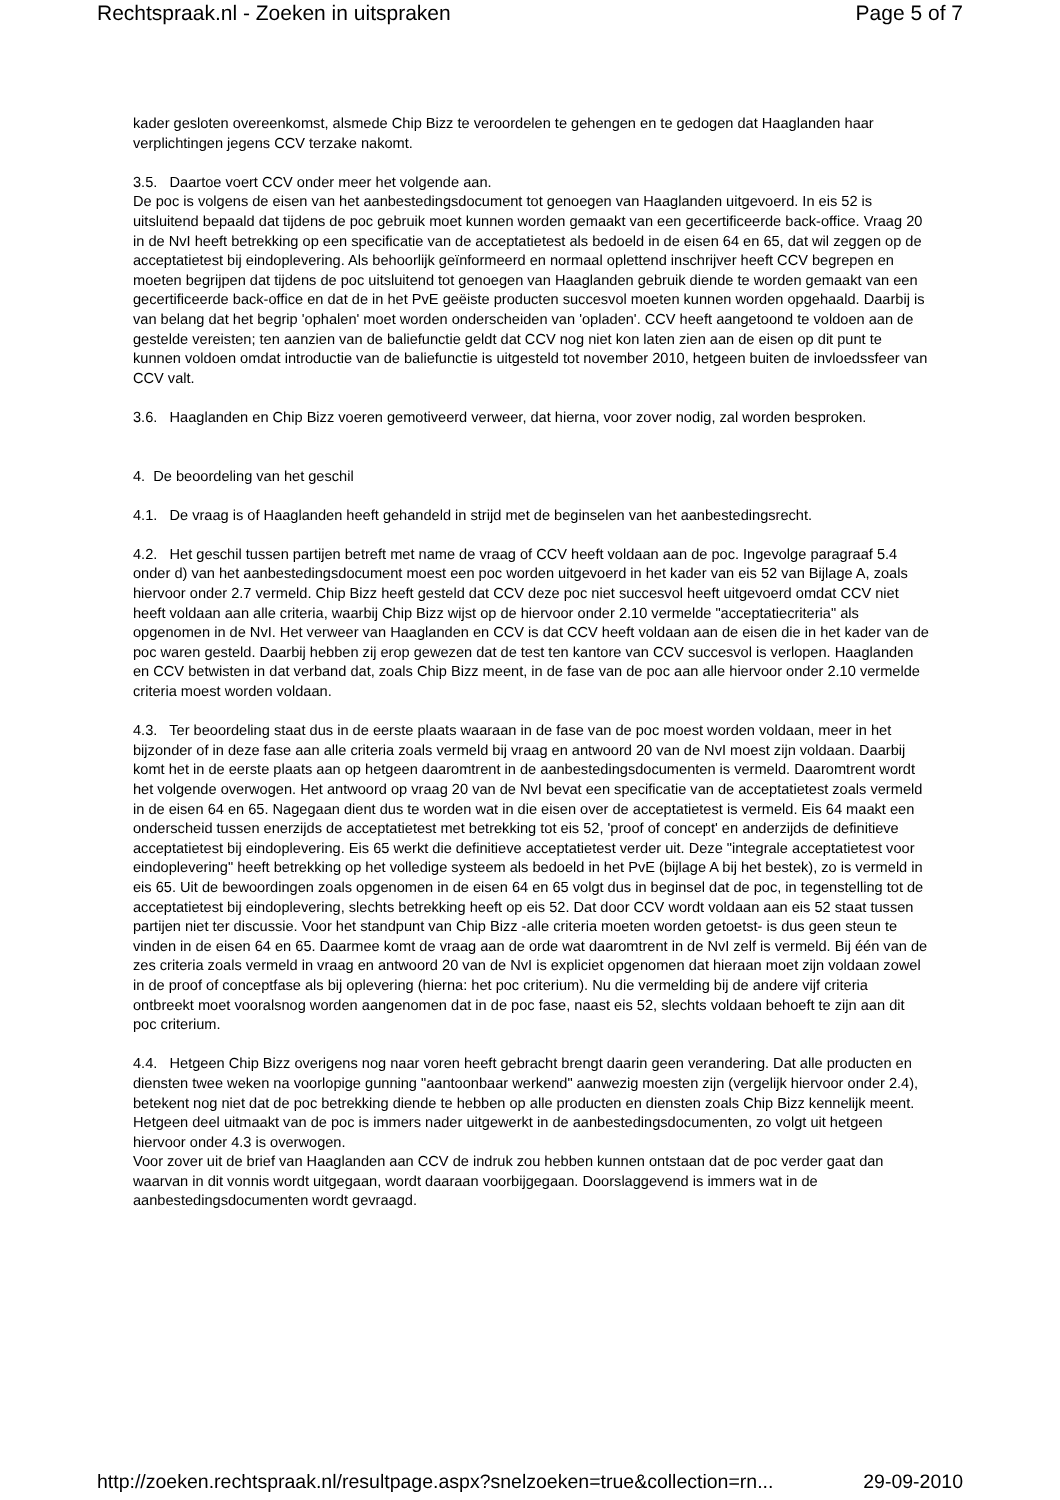Rechtspraak.nl - Zoeken in uitspraken Page 5 of 7
kader gesloten overeenkomst, alsmede Chip Bizz te veroordelen te gehengen en te gedogen dat Haaglanden haar verplichtingen jegens CCV terzake nakomt.
3.5. Daartoe voert CCV onder meer het volgende aan.
De poc is volgens de eisen van het aanbestedingsdocument tot genoegen van Haaglanden uitgevoerd. In eis 52 is uitsluitend bepaald dat tijdens de poc gebruik moet kunnen worden gemaakt van een gecertificeerde back-office. Vraag 20 in de NvI heeft betrekking op een specificatie van de acceptatietest als bedoeld in de eisen 64 en 65, dat wil zeggen op de acceptatietest bij eindoplevering. Als behoorlijk geïnformeerd en normaal oplettend inschrijver heeft CCV begrepen en moeten begrijpen dat tijdens de poc uitsluitend tot genoegen van Haaglanden gebruik diende te worden gemaakt van een gecertificeerde back-office en dat de in het PvE geëiste producten succesvol moeten kunnen worden opgehaald. Daarbij is van belang dat het begrip 'ophalen' moet worden onderscheiden van 'opladen'. CCV heeft aangetoond te voldoen aan de gestelde vereisten; ten aanzien van de baliefunctie geldt dat CCV nog niet kon laten zien aan de eisen op dit punt te kunnen voldoen omdat introductie van de baliefunctie is uitgesteld tot november 2010, hetgeen buiten de invloedssfeer van CCV valt.
3.6. Haaglanden en Chip Bizz voeren gemotiveerd verweer, dat hierna, voor zover nodig, zal worden besproken.
4. De beoordeling van het geschil
4.1. De vraag is of Haaglanden heeft gehandeld in strijd met de beginselen van het aanbestedingsrecht.
4.2. Het geschil tussen partijen betreft met name de vraag of CCV heeft voldaan aan de poc. Ingevolge paragraaf 5.4 onder d) van het aanbestedingsdocument moest een poc worden uitgevoerd in het kader van eis 52 van Bijlage A, zoals hiervoor onder 2.7 vermeld. Chip Bizz heeft gesteld dat CCV deze poc niet succesvol heeft uitgevoerd omdat CCV niet heeft voldaan aan alle criteria, waarbij Chip Bizz wijst op de hiervoor onder 2.10 vermelde "acceptatiecriteria" als opgenomen in de NvI. Het verweer van Haaglanden en CCV is dat CCV heeft voldaan aan de eisen die in het kader van de poc waren gesteld. Daarbij hebben zij erop gewezen dat de test ten kantore van CCV succesvol is verlopen. Haaglanden en CCV betwisten in dat verband dat, zoals Chip Bizz meent, in de fase van de poc aan alle hiervoor onder 2.10 vermelde criteria moest worden voldaan.
4.3. Ter beoordeling staat dus in de eerste plaats waaraan in de fase van de poc moest worden voldaan, meer in het bijzonder of in deze fase aan alle criteria zoals vermeld bij vraag en antwoord 20 van de NvI moest zijn voldaan. Daarbij komt het in de eerste plaats aan op hetgeen daaromtrent in de aanbestedingsdocumenten is vermeld. Daaromtrent wordt het volgende overwogen. Het antwoord op vraag 20 van de NvI bevat een specificatie van de acceptatietest zoals vermeld in de eisen 64 en 65. Nagegaan dient dus te worden wat in die eisen over de acceptatietest is vermeld. Eis 64 maakt een onderscheid tussen enerzijds de acceptatietest met betrekking tot eis 52, 'proof of concept' en anderzijds de definitieve acceptatietest bij eindoplevering. Eis 65 werkt die definitieve acceptatietest verder uit. Deze "integrale acceptatietest voor eindoplevering" heeft betrekking op het volledige systeem als bedoeld in het PvE (bijlage A bij het bestek), zo is vermeld in eis 65. Uit de bewoordingen zoals opgenomen in de eisen 64 en 65 volgt dus in beginsel dat de poc, in tegenstelling tot de acceptatietest bij eindoplevering, slechts betrekking heeft op eis 52. Dat door CCV wordt voldaan aan eis 52 staat tussen partijen niet ter discussie. Voor het standpunt van Chip Bizz -alle criteria moeten worden getoetst- is dus geen steun te vinden in de eisen 64 en 65. Daarmee komt de vraag aan de orde wat daaromtrent in de NvI zelf is vermeld. Bij één van de zes criteria zoals vermeld in vraag en antwoord 20 van de NvI is expliciet opgenomen dat hieraan moet zijn voldaan zowel in de proof of conceptfase als bij oplevering (hierna: het poc criterium). Nu die vermelding bij de andere vijf criteria ontbreekt moet vooralsnog worden aangenomen dat in de poc fase, naast eis 52, slechts voldaan behoeft te zijn aan dit poc criterium.
4.4. Hetgeen Chip Bizz overigens nog naar voren heeft gebracht brengt daarin geen verandering. Dat alle producten en diensten twee weken na voorlopige gunning "aantoonbaar werkend" aanwezig moesten zijn (vergelijk hiervoor onder 2.4), betekent nog niet dat de poc betrekking diende te hebben op alle producten en diensten zoals Chip Bizz kennelijk meent. Hetgeen deel uitmaakt van de poc is immers nader uitgewerkt in de aanbestedingsdocumenten, zo volgt uit hetgeen hiervoor onder 4.3 is overwogen.
Voor zover uit de brief van Haaglanden aan CCV de indruk zou hebben kunnen ontstaan dat de poc verder gaat dan waarvan in dit vonnis wordt uitgegaan, wordt daaraan voorbijgegaan. Doorslaggevend is immers wat in de aanbestedingsdocumenten wordt gevraagd.
http://zoeken.rechtspraak.nl/resultpage.aspx?snelzoeken=true&collection=rn... 29-09-2010